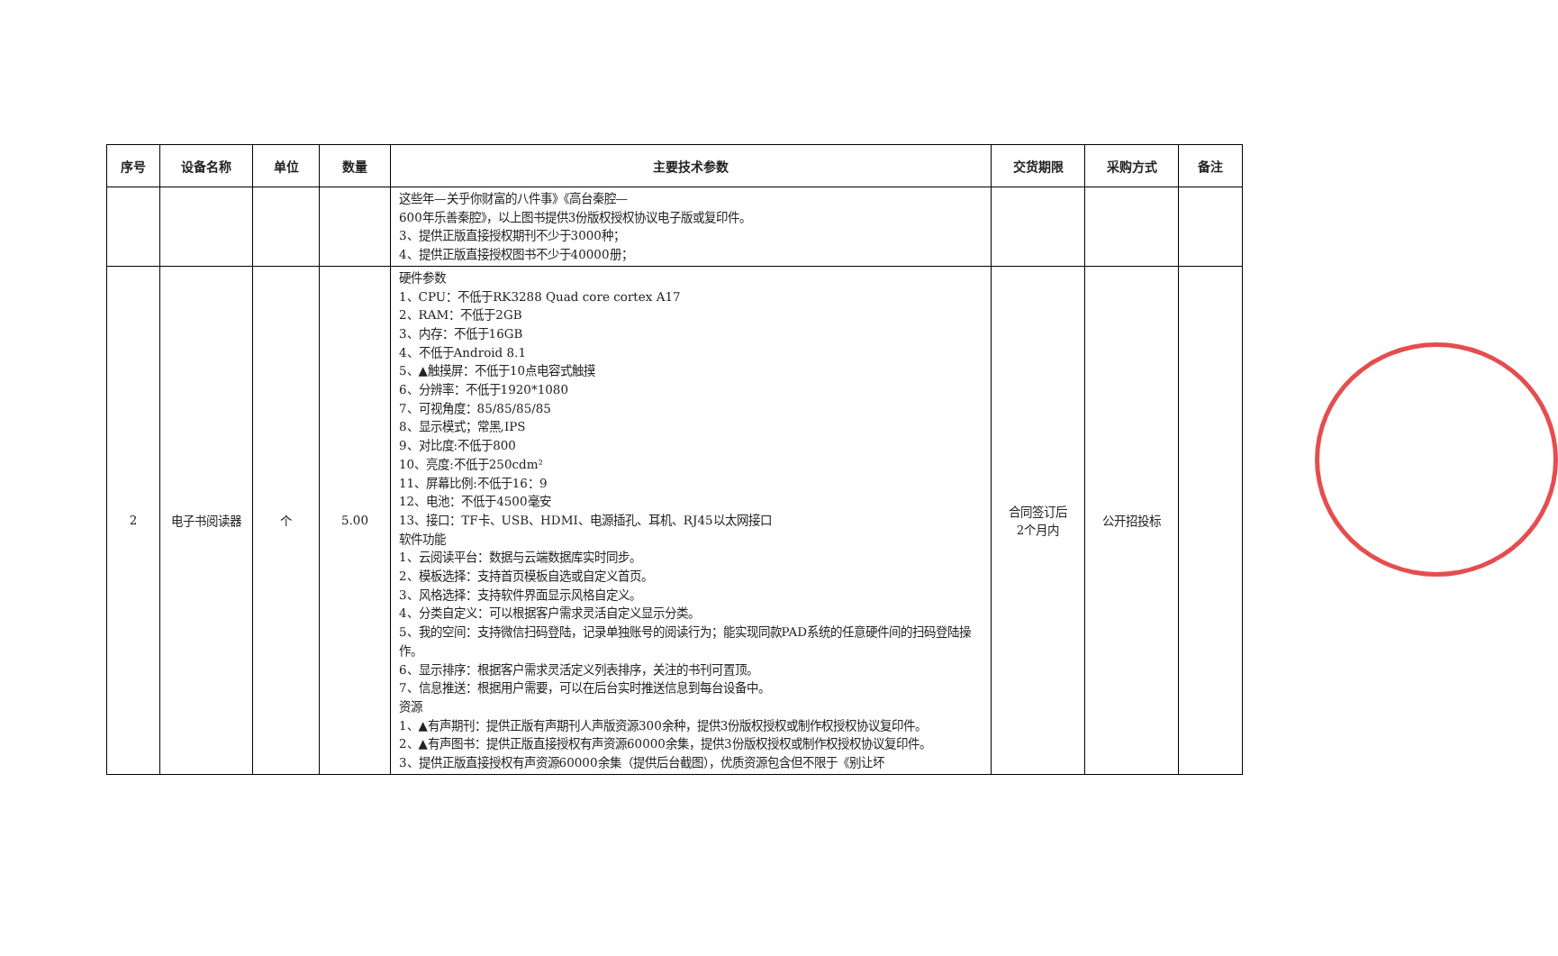| 序号 | 设备名称 | 单位 | 数量 | 主要技术参数 | 交货期限 | 采购方式 | 备注 |
| --- | --- | --- | --- | --- | --- | --- | --- |
| | | | | 这些年—关乎你财富的八件事》《高台秦腔— 600年乐善秦腔》，以上图书提供3份版权授权协议电子版或复印件。 3、提供正版直接授权期刊不少于3000种； 4、提供正版直接授权图书不少于40000册； | | | |
| 2 | 电子书阅读器 | 个 | 5.00 | 硬件参数 1、CPU：不低于RK3288 Quad core cortex A17 2、RAM：不低于2GB 3、内存：不低于16GB 4、不低于Android 8.1 5、▲触摸屏：不低于10点电容式触摸 6、分辨率：不低于1920*1080 7、可视角度：85/85/85/85 8、显示模式；常黑,IPS 9、对比度:不低于800 10、亮度:不低于250cdm² 11、屏幕比例:不低于16：9 12、电池：不低于4500毫安 13、接口：TF卡、USB、HDMI、电源插孔、耳机、RJ45以太网接口 软件功能 1、云阅读平台：数据与云端数据库实时同步。 2、模板选择：支持首页模板自选或自定义首页。 3、风格选择：支持软件界面显示风格自定义。 4、分类自定义：可以根据客户需求灵活自定义显示分类。 5、我的空间：支持微信扫码登陆，记录单独账号的阅读行为；能实现同款PAD系统的任意硬件间的扫码登陆操作。 6、显示排序：根据客户需求灵活定义列表排序，关注的书刊可置顶。 7、信息推送：根据用户需要，可以在后台实时推送信息到每台设备中。 资源 1、▲有声期刊：提供正版有声期刊人声版资源300余种，提供3份版权授权或制作权授权协议复印件。 2、▲有声图书：提供正版直接授权有声资源60000余集，提供3份版权授权或制作权授权协议复印件。 3、提供正版直接授权有声资源60000余集（提供后台截图），优质资源包含但不限于《别让坏 | 合同签订后 2个月内 | 公开招投标 | |